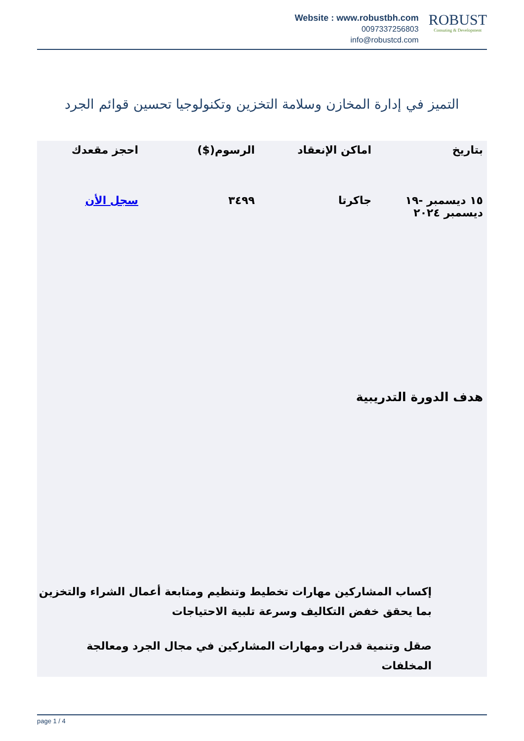Website : www.robustbh.com
0097337256803
info@robustcd.com
ROBUST
Consuting & Development
التميز في إدارة المخازن وسلامة التخزين وتكنولوجيا تحسين قوائم الجرد
| بتاريخ | اماكن الإنعقاد | الرسوم($) | احجز مقعدك |
| --- | --- | --- | --- |
| ١٥ ديسمبر -١٩ ديسمبر ٢٠٢٤ | جاكرتا | ٣٤٩٩ | سجل الأن |
هدف الدورة التدريبية
إكساب المشاركين مهارات تخطيط وتنظيم ومتابعة أعمال الشراء والتخزين بما يحقق خفض التكاليف وسرعة تلبية الاحتياجات
صقل وتنمية قدرات ومهارات المشاركين في مجال الجرد ومعالجة المخلفات
page 1 / 4